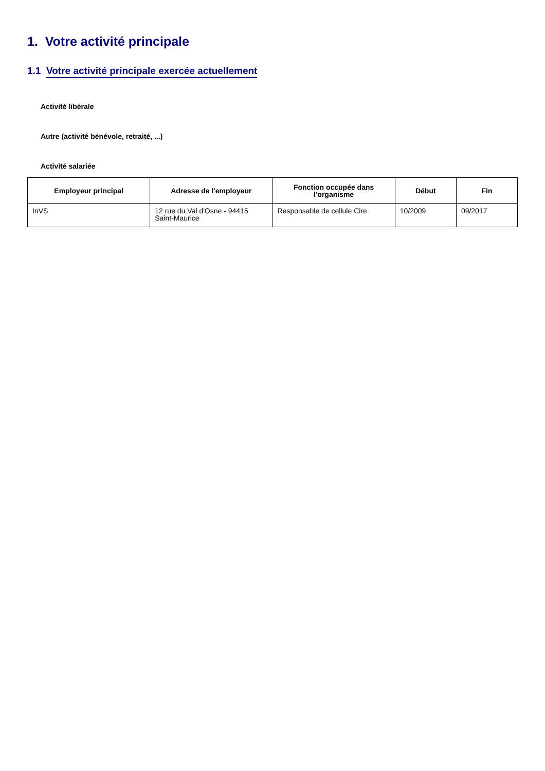1. Votre activité principale
1.1 Votre activité principale exercée actuellement
Activité libérale
Autre (activité bénévole, retraité, ...)
Activité salariée
| Employeur principal | Adresse de l'employeur | Fonction occupée dans l'organisme | Début | Fin |
| --- | --- | --- | --- | --- |
| InVS | 12 rue du Val d'Osne - 94415 Saint-Maurice | Responsable de cellule Cire | 10/2009 | 09/2017 |